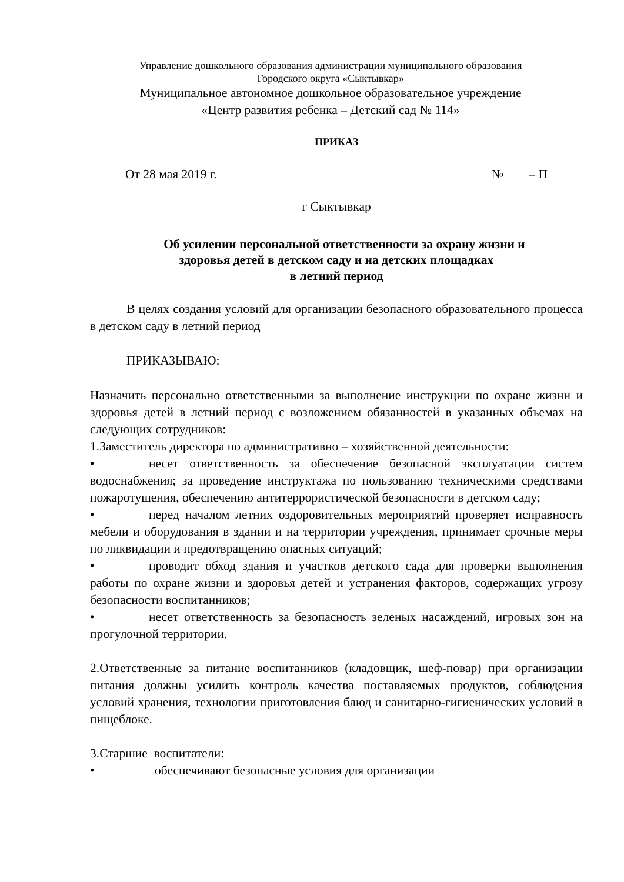Управление дошкольного образования администрации муниципального образования
Городского округа «Сыктывкар»
Муниципальное автономное дошкольное образовательное учреждение
«Центр развития ребенка – Детский сад № 114»
ПРИКАЗ
От 28 мая 2019 г. № – П
г Сыктывкар
Об усилении персональной ответственности за охрану жизни и
здоровья детей в детском саду и на детских площадках
в летний период
В целях создания условий для организации безопасного образовательного процесса в детском саду в летний период
ПРИКАЗЫВАЮ:
Назначить персонально ответственными за выполнение инструкции по охране жизни и здоровья детей в летний период с возложением обязанностей в указанных объемах на следующих сотрудников:
1.Заместитель директора по административно – хозяйственной деятельности:
• несет ответственность за обеспечение безопасной эксплуатации систем водоснабжения; за проведение инструктажа по пользованию техническими средствами пожаротушения, обеспечению антитеррористической безопасности в детском саду;
• перед началом летних оздоровительных мероприятий проверяет исправность мебели и оборудования в здании и на территории учреждения, принимает срочные меры по ликвидации и предотвращению опасных ситуаций;
• проводит обход здания и участков детского сада для проверки выполнения работы по охране жизни и здоровья детей и устранения факторов, содержащих угрозу безопасности воспитанников;
• несет ответственность за безопасность зеленых насаждений, игровых зон на прогулочной территории.
2.Ответственные за питание воспитанников (кладовщик, шеф-повар) при организации питания должны усилить контроль качества поставляемых продуктов, соблюдения условий хранения, технологии приготовления блюд и санитарно-гигиенических условий в пищеблоке.
3.Старшие воспитатели:
• обеспечивают безопасные условия для организации